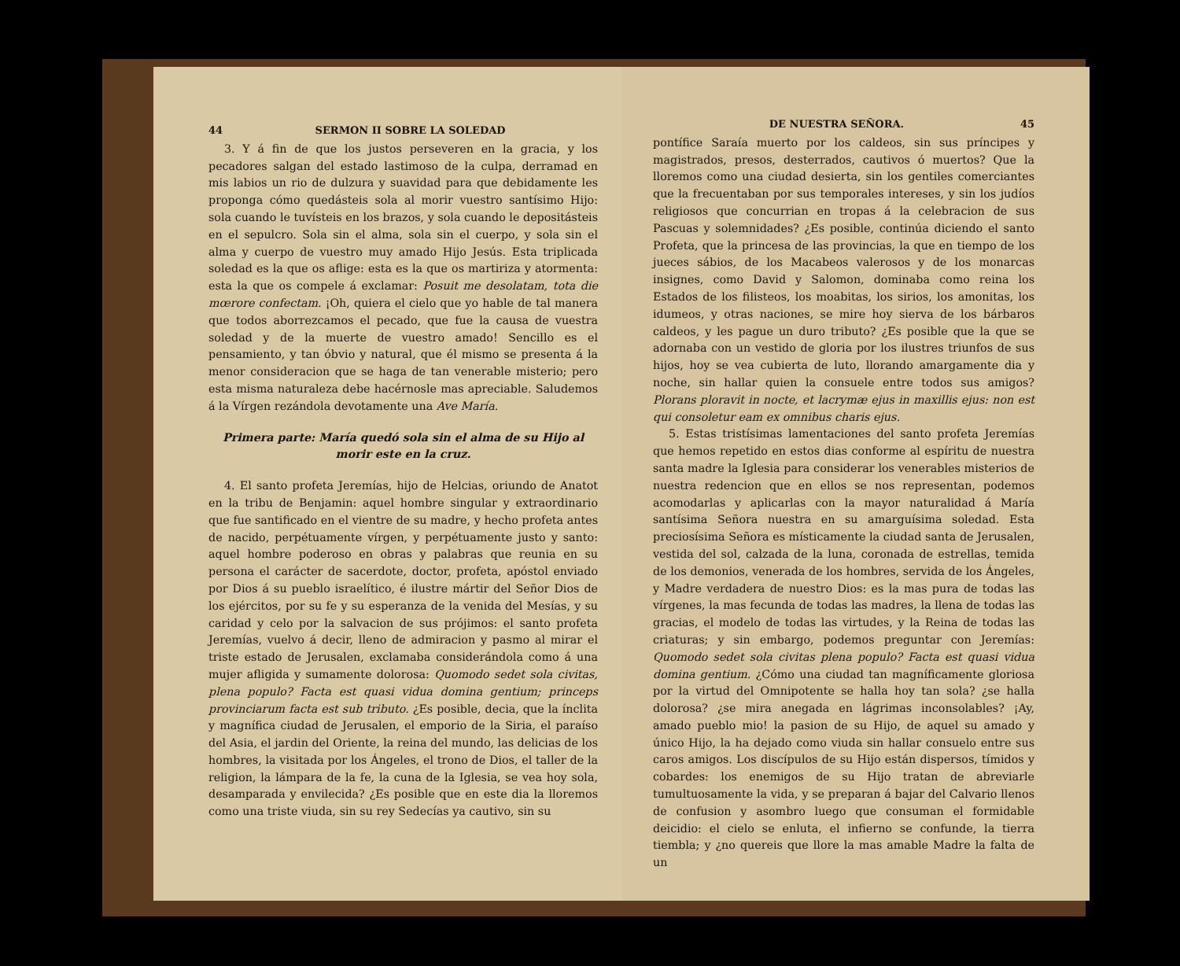44 SERMON II SOBRE LA SOLEDAD
3. Y á fin de que los justos perseveren en la gracia, y los pecadores salgan del estado lastimoso de la culpa, derramad en mis labios un rio de dulzura y suavidad para que debidamente les proponga cómo quedásteis sola al morir vuestro santísimo Hijo: sola cuando le tuvísteis en los brazos, y sola cuando le depositásteis en el sepulcro. Sola sin el alma, sola sin el cuerpo, y sola sin el alma y cuerpo de vuestro muy amado Hijo Jesús. Esta triplicada soledad es la que os aflige: esta es la que os martiriza y atormenta: esta la que os compele á exclamar: Posuit me desolatam, tota die mœrore confectam. ¡Oh, quiera el cielo que yo hable de tal manera que todos aborrezcamos el pecado, que fue la causa de vuestra soledad y de la muerte de vuestro amado! Sencillo es el pensamiento, y tan óbvio y natural, que él mismo se presenta á la menor consideracion que se haga de tan venerable misterio; pero esta misma naturaleza debe hacérnosle mas apreciable. Saludemos á la Vírgen rezándola devotamente una Ave María.
Primera parte: María quedó sola sin el alma de su Hijo al morir este en la cruz.
4. El santo profeta Jeremías, hijo de Helcias, oriundo de Anatot en la tribu de Benjamin: aquel hombre singular y extraordinario que fue santificado en el vientre de su madre, y hecho profeta antes de nacido, perpétuamente vírgen, y perpétuamente justo y santo: aquel hombre poderoso en obras y palabras que reunia en su persona el carácter de sacerdote, doctor, profeta, apóstol enviado por Dios á su pueblo israelítico, é ilustre mártir del Señor Dios de los ejércitos, por su fe y su esperanza de la venida del Mesías, y su caridad y celo por la salvacion de sus prójimos: el santo profeta Jeremías, vuelvo á decir, lleno de admiracion y pasmo al mirar el triste estado de Jerusalen, exclamaba considerándola como á una mujer afligida y sumamente dolorosa: Quomodo sedet sola civitas, plena populo? Facta est quasi vidua domina gentium; princeps provinciarum facta est sub tributo. ¿Es posible, decia, que la ínclita y magnífica ciudad de Jerusalen, el emporio de la Siria, el paraíso del Asia, el jardin del Oriente, la reina del mundo, las delicias de los hombres, la visitada por los Ángeles, el trono de Dios, el taller de la religion, la lámpara de la fe, la cuna de la Iglesia, se vea hoy sola, desamparada y envilecida? ¿Es posible que en este dia la lloremos como una triste viuda, sin su rey Sedecías ya cautivo, sin su
DE NUESTRA SEÑORA. 45
pontífice Saraía muerto por los caldeos, sin sus príncipes y magistrados, presos, desterrados, cautivos ó muertos? Que la lloremos como una ciudad desierta, sin los gentiles comerciantes que la frecuentaban por sus temporales intereses, y sin los judíos religiosos que concurrian en tropas á la celebracion de sus Pascuas y solemnidades? ¿Es posible, continúa diciendo el santo Profeta, que la princesa de las provincias, la que en tiempo de los jueces sábios, de los Macabeos valerosos y de los monarcas insignes, como David y Salomon, dominaba como reina los Estados de los filisteos, los moabitas, los sirios, los amonitas, los idumeos, y otras naciones, se mire hoy sierva de los bárbaros caldeos, y les pague un duro tributo? ¿Es posible que la que se adornaba con un vestido de gloria por los ilustres triunfos de sus hijos, hoy se vea cubierta de luto, llorando amargamente dia y noche, sin hallar quien la consuele entre todos sus amigos? Plorans ploravit in nocte, et lacrymæ ejus in maxillis ejus: non est qui consoletur eam ex omnibus charis ejus.
5. Estas tristísimas lamentaciones del santo profeta Jeremías que hemos repetido en estos dias conforme al espíritu de nuestra santa madre la Iglesia para considerar los venerables misterios de nuestra redencion que en ellos se nos representan, podemos acomodarlas y aplicarlas con la mayor naturalidad á María santísima Señora nuestra en su amarguísima soledad. Esta preciosísima Señora es místicamente la ciudad santa de Jerusalen, vestida del sol, calzada de la luna, coronada de estrellas, temida de los demonios, venerada de los hombres, servida de los Ángeles, y Madre verdadera de nuestro Dios: es la mas pura de todas las vírgenes, la mas fecunda de todas las madres, la llena de todas las gracias, el modelo de todas las virtudes, y la Reina de todas las criaturas; y sin embargo, podemos preguntar con Jeremías: Quomodo sedet sola civitas plena populo? Facta est quasi vidua domina gentium. ¿Cómo una ciudad tan magníficamente gloriosa por la virtud del Omnipotente se halla hoy tan sola? ¿se halla dolorosa? ¿se mira anegada en lágrimas inconsolables? ¡Ay, amado pueblo mio! la pasion de su Hijo, de aquel su amado y único Hijo, la ha dejado como viuda sin hallar consuelo entre sus caros amigos. Los discípulos de su Hijo están dispersos, tímidos y cobardes: los enemigos de su Hijo tratan de abreviarle tumultuosamente la vida, y se preparan á bajar del Calvario llenos de confusion y asombro luego que consuman el formidable deicidio: el cielo se enluta, el infierno se confunde, la tierra tiembla; y ¿no quereis que llore la mas amable Madre la falta de un